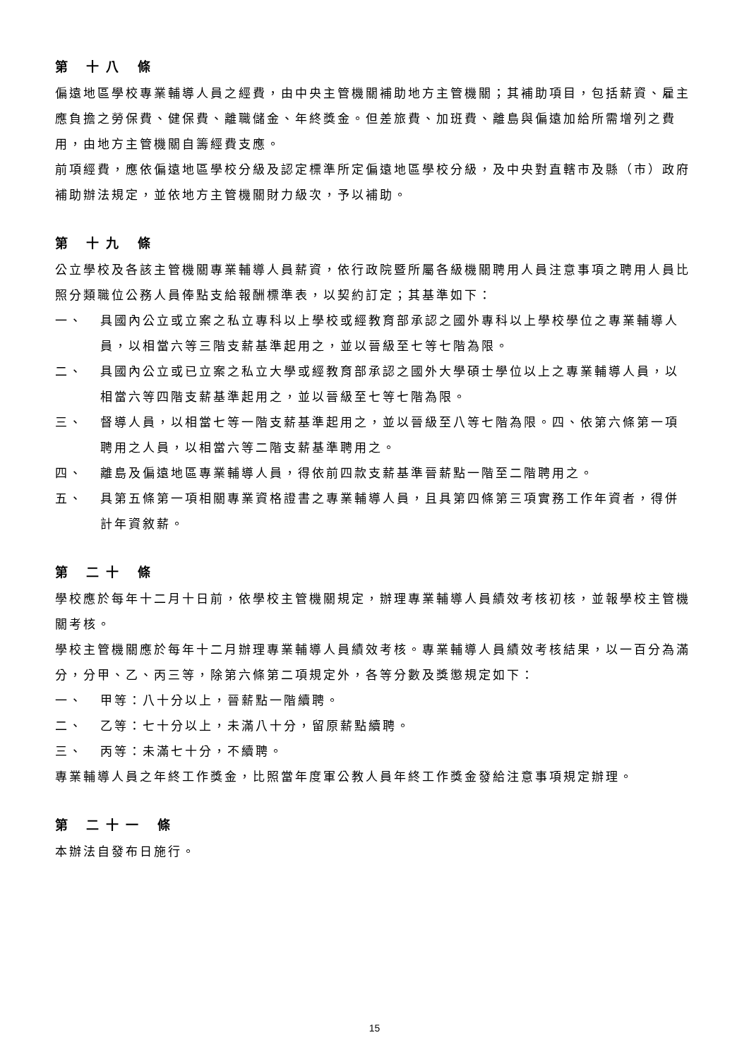第 十八 條
偏遠地區學校專業輔導人員之經費，由中央主管機關補助地方主管機關；其補助項目，包括薪資、雇主應負擔之勞保費、健保費、離職儲金、年終獎金。但差旅費、加班費、離島與偏遠加給所需增列之費用，由地方主管機關自籌經費支應。
前項經費，應依偏遠地區學校分級及認定標準所定偏遠地區學校分級，及中央對直轄市及縣（市）政府補助辦法規定，並依地方主管機關財力級次，予以補助。
第 十九 條
公立學校及各該主管機關專業輔導人員薪資，依行政院暨所屬各級機關聘用人員注意事項之聘用人員比照分類職位公務人員俸點支給報酬標準表，以契約訂定；其基準如下：
一、 具國內公立或立案之私立專科以上學校或經教育部承認之國外專科以上學校學位之專業輔導人員，以相當六等三階支薪基準起用之，並以晉級至七等七階為限。
二、 具國內公立或已立案之私立大學或經教育部承認之國外大學碩士學位以上之專業輔導人員，以相當六等四階支薪基準起用之，並以晉級至七等七階為限。
三、 督導人員，以相當七等一階支薪基準起用之，並以晉級至八等七階為限。四、依第六條第一項聘用之人員，以相當六等二階支薪基準聘用之。
四、 離島及偏遠地區專業輔導人員，得依前四款支薪基準晉薪點一階至二階聘用之。
五、 具第五條第一項相關專業資格證書之專業輔導人員，且具第四條第三項實務工作年資者，得併計年資敘薪。
第 二十 條
學校應於每年十二月十日前，依學校主管機關規定，辦理專業輔導人員績效考核初核，並報學校主管機關考核。
學校主管機關應於每年十二月辦理專業輔導人員績效考核。專業輔導人員績效考核結果，以一百分為滿分，分甲、乙、丙三等，除第六條第二項規定外，各等分數及獎懲規定如下：
一、 甲等：八十分以上，晉薪點一階續聘。
二、 乙等：七十分以上，未滿八十分，留原薪點續聘。
三、 丙等：未滿七十分，不續聘。
專業輔導人員之年終工作獎金，比照當年度軍公教人員年終工作獎金發給注意事項規定辦理。
第 二十一 條
本辦法自發布日施行。
15